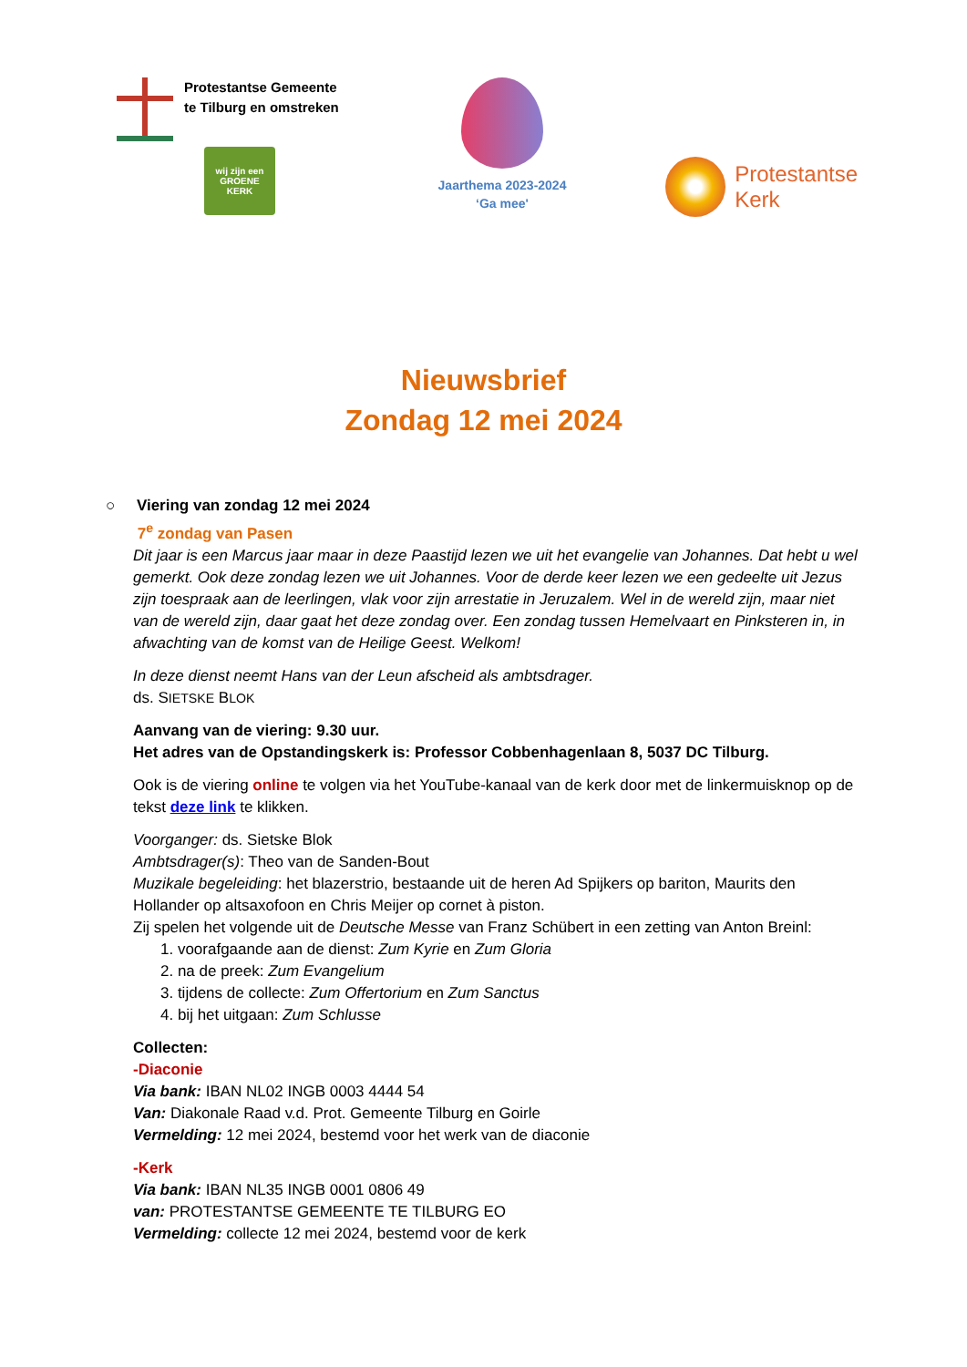Protestantse Gemeente
te Tilburg en omstreken
wij zijn een
GROENE
KERK
Jaarthema 2023-2024
‘Ga mee'
Protestantse
Kerk
Nieuwsbrief
Zondag 12 mei 2024
○ Viering van zondag 12 mei 2024
7<sup>e</sup> zondag van Pasen
Dit jaar is een Marcus jaar maar in deze Paastijd lezen we uit het evangelie van Johannes. Dat hebt u wel gemerkt. Ook deze zondag lezen we uit Johannes. Voor de derde keer lezen we een gedeelte uit Jezus zijn toespraak aan de leerlingen, vlak voor zijn arrestatie in Jeruzalem. Wel in de wereld zijn, maar niet van de wereld zijn, daar gaat het deze zondag over. Een zondag tussen Hemelvaart en Pinksteren in, in afwachting van de komst van de Heilige Geest. Welkom!
In deze dienst neemt Hans van der Leun afscheid als ambtsdrager.
ds. SIETSKE BLOK
Aanvang van de viering: 9.30 uur.
Het adres van de Opstandingskerk is: Professor Cobbenhagenlaan 8, 5037 DC Tilburg.
Ook is de viering online te volgen via het YouTube-kanaal van de kerk door met de linkermuisknop op de tekst deze link te klikken.
Voorganger: ds. Sietske Blok
Ambtsdrager(s): Theo van de Sanden-Bout
Muzikale begeleiding: het blazerstrio, bestaande uit de heren Ad Spijkers op bariton, Maurits den Hollander op altsaxofoon en Chris Meijer op cornet à piston.
Zij spelen het volgende uit de Deutsche Messe van Franz Schübert in een zetting van Anton Breinl:
1. voorafgaande aan de dienst: Zum Kyrie en Zum Gloria
2. na de preek: Zum Evangelium
3. tijdens de collecte: Zum Offertorium en Zum Sanctus
4. bij het uitgaan: Zum Schlusse
Collecten:
-Diaconie
Via bank: IBAN NL02 INGB 0003 4444 54
Van: Diakonale Raad v.d. Prot. Gemeente Tilburg en Goirle
Vermelding: 12 mei 2024, bestemd voor het werk van de diaconie
-Kerk
Via bank: IBAN NL35 INGB 0001 0806 49
van: PROTESTANTSE GEMEENTE TE TILBURG EO
Vermelding: collecte 12 mei 2024, bestemd voor de kerk